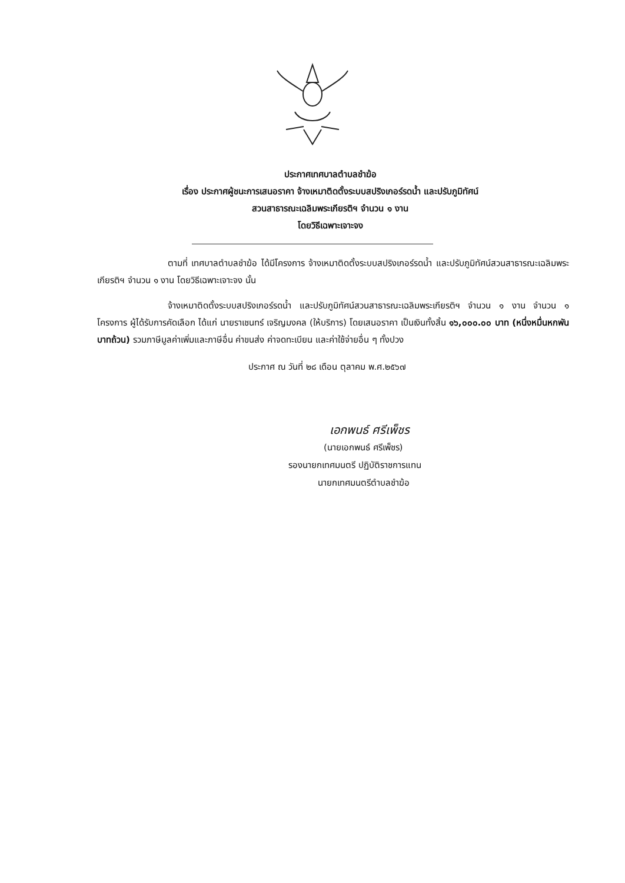ประกาศเทศบาลตำบลชำฆ้อ
เรื่อง ประกาศผู้ชนะการเสนอราคา จ้างเหมาติดตั้งระบบสปริงเกอร์รดน้ำ และปรับภูมิทัศน์
สวนสาธารณะเฉลิมพระเกียรติฯ จำนวน ๑ งาน
โดยวิธีเฉพาะเจาะจง
ตามที่ เทศบาลตำบลชำฆ้อ ได้มีโครงการ จ้างเหมาติดตั้งระบบสปริงเกอร์รดน้ำ และปรับภูมิทัศน์สวนสาธารณะเฉลิมพระเกียรติฯ จำนวน ๑ งาน โดยวิธีเฉพาะเจาะจง นั้น
จ้างเหมาติดตั้งระบบสปริงเกอร์รดน้ำ และปรับภูมิทัศน์สวนสาธารณะเฉลิมพระเกียรติฯ จำนวน ๑ งาน จำนวน ๑ โครงการ ผู้ได้รับการคัดเลือก ได้แก่ นายราเชนทร์ เจริญมงคล (ให้บริการ) โดยเสนอราคา เป็นเงินทั้งสิ้น ๑๖,๐๐๐.๐๐ บาท (หนึ่งหมื่นหกพันบาทถ้วน) รวมภาษีมูลค่าเพิ่มและภาษีอื่น ค่าขนส่ง ค่าจดทะเบียน และค่าใช้จ่ายอื่น ๆ ทั้งปวง
ประกาศ ณ วันที่ ๒๘ เดือน ตุลาคม พ.ศ.๒๕๖๗
เอกพนธ์ ศรีเพ็ชร
(นายเอกพนธ์ ศรีเพ็ชร)
รองนายกเทศมนตรี ปฏิบัติราชการแทน
นายกเทศมนตรีตำบลชำฆ้อ